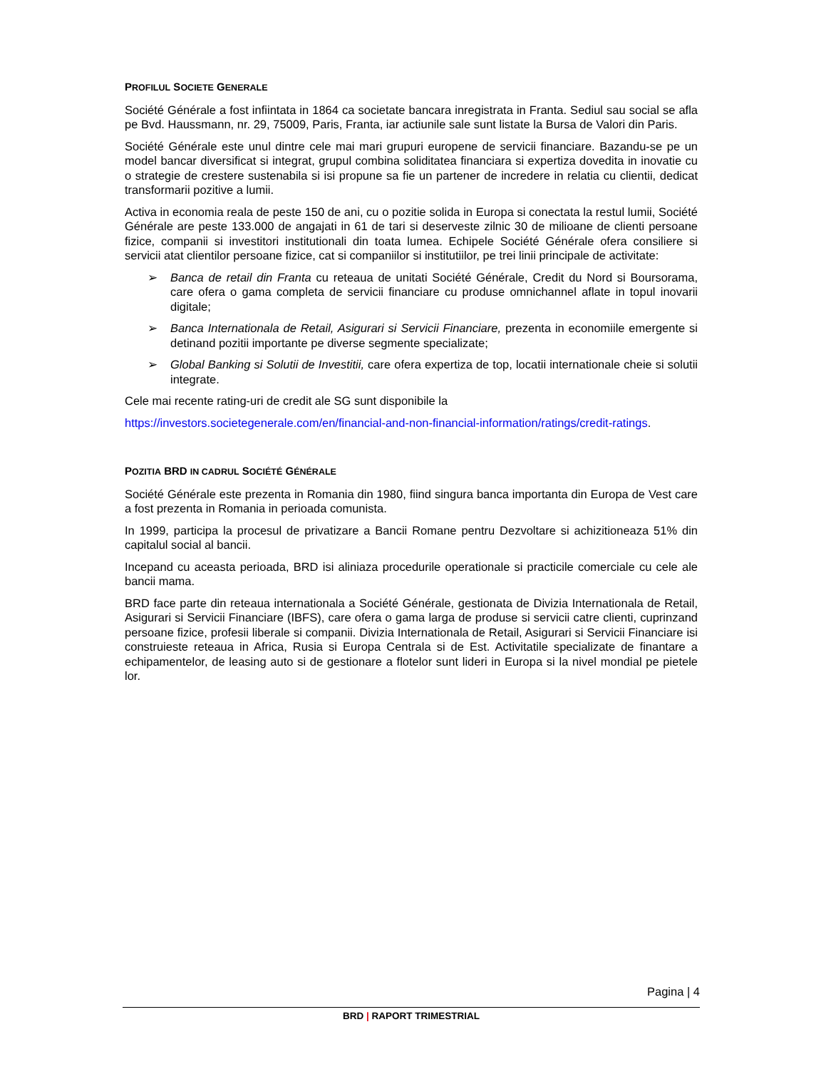PROFILUL SOCIETE GENERALE
Société Générale a fost infiintata in 1864 ca societate bancara inregistrata in Franta. Sediul sau social se afla pe Bvd. Haussmann, nr. 29, 75009, Paris, Franta, iar actiunile sale sunt listate la Bursa de Valori din Paris.
Société Générale este unul dintre cele mai mari grupuri europene de servicii financiare. Bazandu-se pe un model bancar diversificat si integrat, grupul combina soliditatea financiara si expertiza dovedita in inovatie cu o strategie de crestere sustenabila si isi propune sa fie un partener de incredere in relatia cu clientii, dedicat transformarii pozitive a lumii.
Activa in economia reala de peste 150 de ani, cu o pozitie solida in Europa si conectata la restul lumii, Société Générale are peste 133.000 de angajati in 61 de tari si deserveste zilnic 30 de milioane de clienti persoane fizice, companii si investitori institutionali din toata lumea. Echipele Société Générale ofera consiliere si servicii atat clientilor persoane fizice, cat si companiilor si institutiilor, pe trei linii principale de activitate:
➢ Banca de retail din Franta cu reteaua de unitati Société Générale, Credit du Nord si Boursorama, care ofera o gama completa de servicii financiare cu produse omnichannel aflate in topul inovarii digitale;
➢ Banca Internationala de Retail, Asigurari si Servicii Financiare, prezenta in economiile emergente si detinand pozitii importante pe diverse segmente specializate;
➢ Global Banking si Solutii de Investitii, care ofera expertiza de top, locatii internationale cheie si solutii integrate.
Cele mai recente rating-uri de credit ale SG sunt disponibile la
https://investors.societegenerale.com/en/financial-and-non-financial-information/ratings/credit-ratings.
POZITIA BRD IN CADRUL SOCIÉTÉ GÉNÉRALE
Société Générale este prezenta in Romania din 1980, fiind singura banca importanta din Europa de Vest care a fost prezenta in Romania in perioada comunista.
In 1999, participa la procesul de privatizare a Bancii Romane pentru Dezvoltare si achizitioneaza 51% din capitalul social al bancii.
Incepand cu aceasta perioada, BRD isi aliniaza procedurile operationale si practicile comerciale cu cele ale bancii mama.
BRD face parte din reteaua internationala a Société Générale, gestionata de Divizia Internationala de Retail, Asigurari si Servicii Financiare (IBFS), care ofera o gama larga de produse si servicii catre clienti, cuprinzand persoane fizice, profesii liberale si companii. Divizia Internationala de Retail, Asigurari si Servicii Financiare isi construieste reteaua in Africa, Rusia si Europa Centrala si de Est. Activitatile specializate de finantare a echipamentelor, de leasing auto si de gestionare a flotelor sunt lideri in Europa si la nivel mondial pe pietele lor.
Pagina | 4
BRD | RAPORT TRIMESTRIAL